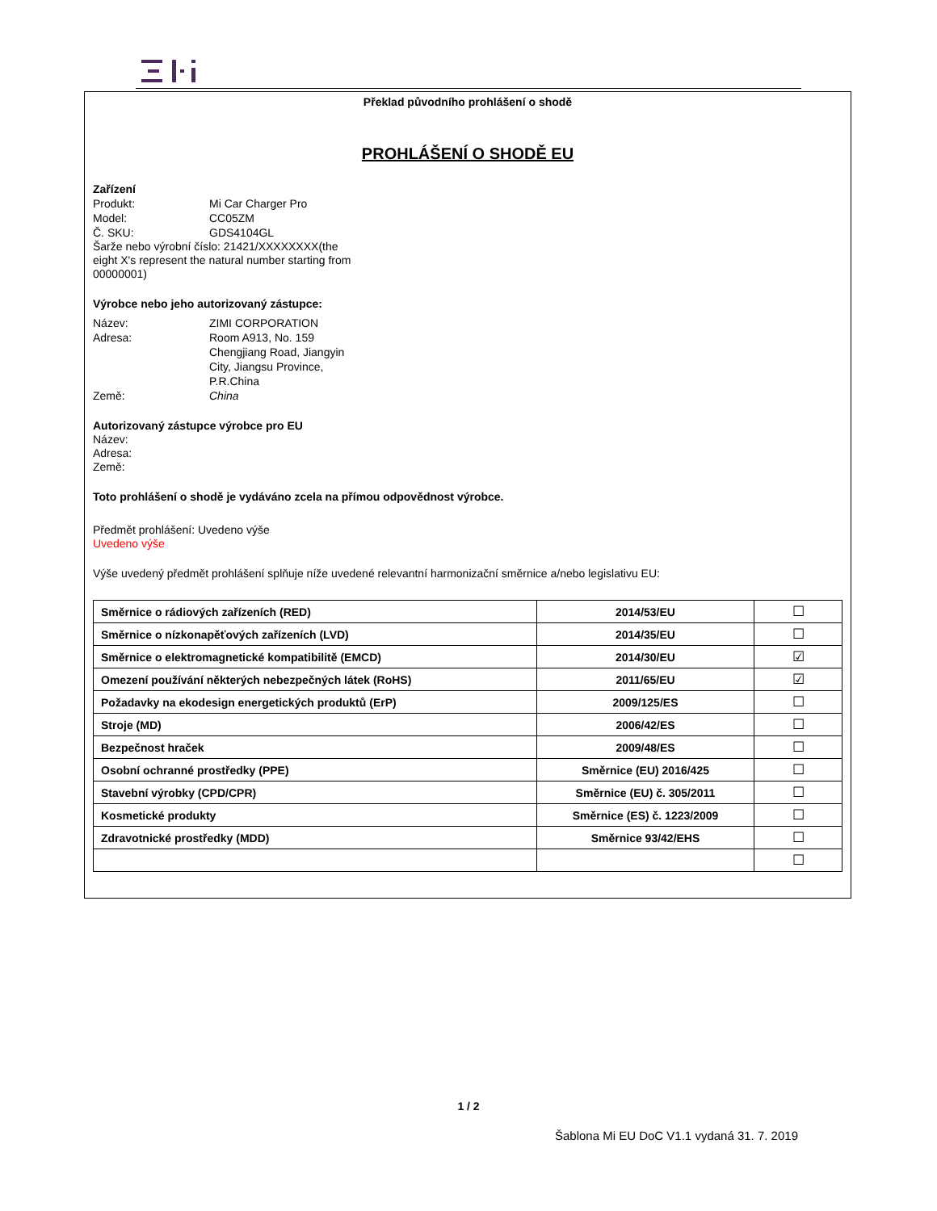Překlad původního prohlášení o shodě
PROHLÁŠENÍ O SHODĚ EU
Zařízení
Produkt: Mi Car Charger Pro
Model: CC05ZM
Č. SKU: GDS4104GL
Šarže nebo výrobní číslo: 21421/XXXXXXXX(the
eight X's represent the natural number starting from
00000001)
Výrobce nebo jeho autorizovaný zástupce:
Název: ZIMI CORPORATION
Adresa: Room A913, No. 159
Chengjiang Road, Jiangyin
City, Jiangsu Province,
P.R.China
Země: China
Autorizovaný zástupce výrobce pro EU
Název:
Adresa:
Země:
Toto prohlášení o shodě je vydáváno zcela na přímou odpovědnost výrobce.
Předmět prohlášení: Uvedeno výše
Uvedeno výše
Výše uvedený předmět prohlášení splňuje níže uvedené relevantní harmonizační směrnice a/nebo legislativu EU:
| Směrnice o rádiových zařízeních (RED) | 2014/53/EU | ☐ |
| Směrnice o nízkonapěťových zařízeních (LVD) | 2014/35/EU | ☐ |
| Směrnice o elektromagnetické kompatibilitě (EMCD) | 2014/30/EU | ☑ |
| Omezení používání některých nebezpečných látek (RoHS) | 2011/65/EU | ☑ |
| Požadavky na ekodesign energetických produktů (ErP) | 2009/125/ES | ☐ |
| Stroje (MD) | 2006/42/ES | ☐ |
| Bezpečnost hraček | 2009/48/ES | ☐ |
| Osobní ochranné prostředky (PPE) | Směrnice (EU) 2016/425 | ☐ |
| Stavební výrobky (CPD/CPR) | Směrnice (EU) č. 305/2011 | ☐ |
| Kosmetické produkty | Směrnice (ES) č. 1223/2009 | ☐ |
| Zdravotnické prostředky (MDD) | Směrnice 93/42/EHS | ☐ |
| | | ☐ |
1 / 2
Šablona Mi EU DoC V1.1 vydaná 31. 7. 2019